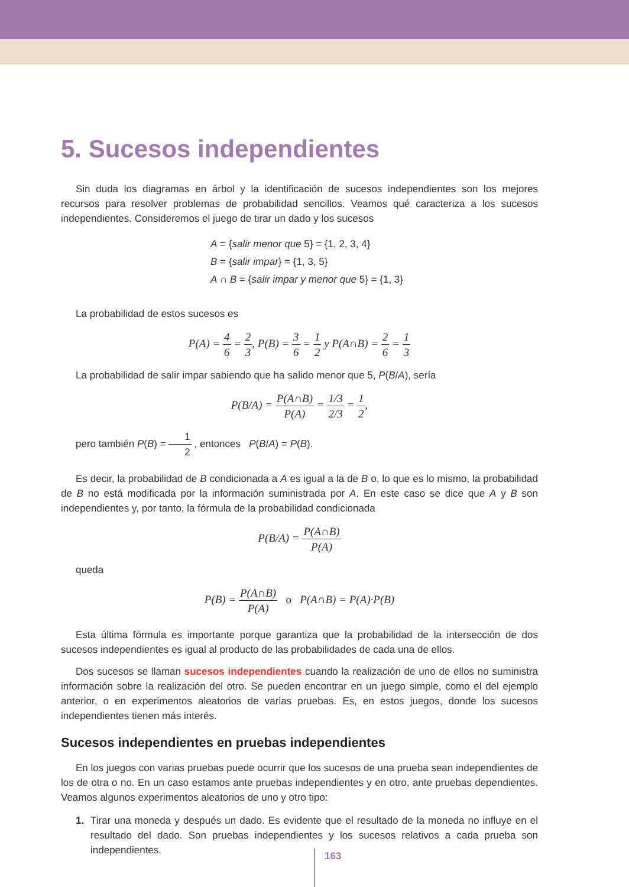5. Sucesos independientes
Sin duda los diagramas en árbol y la identificación de sucesos independientes son los mejores recursos para resolver problemas de probabilidad sencillos. Veamos qué caracteriza a los sucesos independientes. Consideremos el juego de tirar un dado y los sucesos
A = {salir menor que 5} = {1, 2, 3, 4}
B = {salir impar} = {1, 3, 5}
A ∩ B = {salir impar y menor que 5} = {1, 3}
La probabilidad de estos sucesos es
P(A) = 4 6 = 2 3, P(B) = 3 6 = 1 2 y P(A∩B) = 2 6 = 1 3
La probabilidad de salir impar sabiendo que ha salido menor que 5, P(B/A), sería
P(B/A) = P(A∩B) P(A) = 1/3 2/3 = 1 2,
pero también P(B) = 1 2 , entonces P(B/A) = P(B).
Es decir, la probabilidad de B condicionada a A es igual a la de B o, lo que es lo mismo, la probabilidad de B no está modificada por la información suministrada por A. En este caso se dice que A y B son independientes y, por tanto, la fórmula de la probabilidad condicionada
P(B/A) = P(A∩B) P(A)
queda
P(B) = P(A∩B) P(A) o P(A∩B) = P(A)·P(B)
Esta última fórmula es importante porque garantiza que la probabilidad de la intersección de dos sucesos independientes es igual al producto de las probabilidades de cada una de ellos.
Dos sucesos se llaman sucesos independientes cuando la realización de uno de ellos no suministra información sobre la realización del otro. Se pueden encontrar en un juego simple, como el del ejemplo anterior, o en experimentos aleatorios de varias pruebas. Es, en estos juegos, donde los sucesos independientes tienen más interés.
Sucesos independientes en pruebas independientes
En los juegos con varias pruebas puede ocurrir que los sucesos de una prueba sean independientes de los de otra o no. En un caso estamos ante pruebas independientes y en otro, ante pruebas dependientes. Veamos algunos experimentos aleatorios de uno y otro tipo:
1. Tirar una moneda y después un dado. Es evidente que el resultado de la moneda no influye en el resultado del dado. Son pruebas independientes y los sucesos relativos a cada prueba son independientes.
163